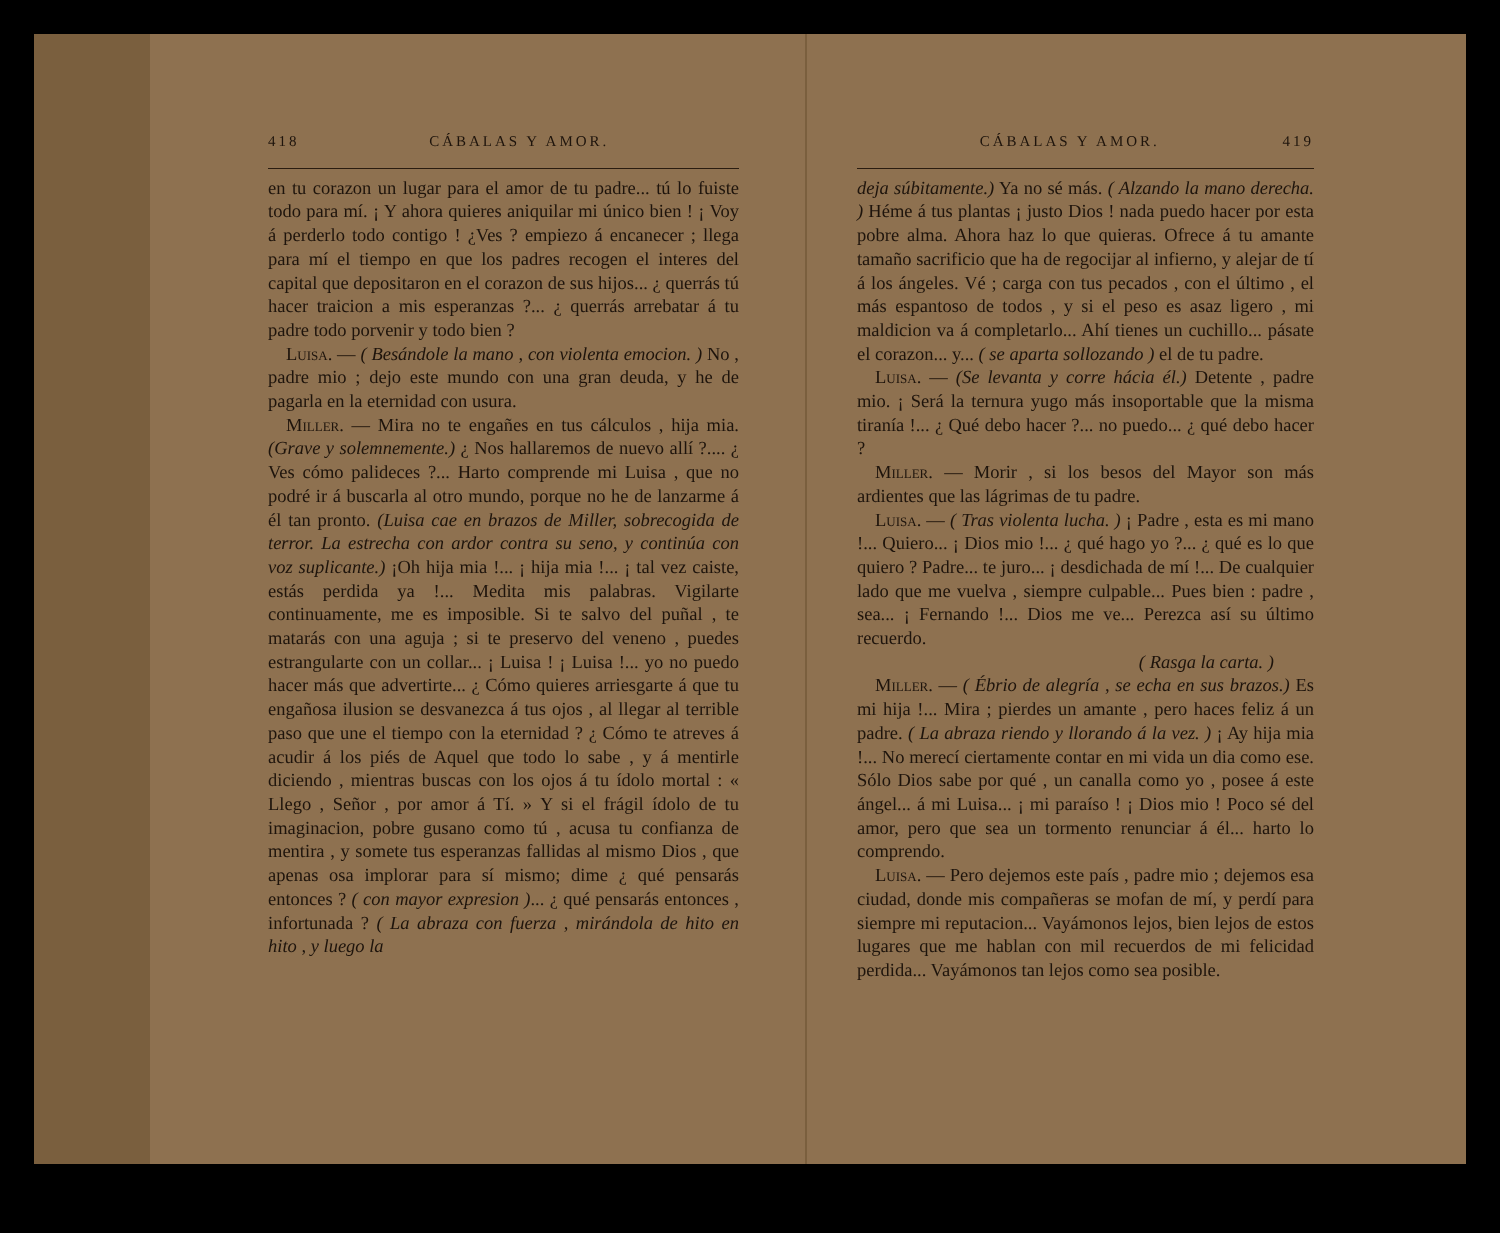418 CÁBALAS Y AMOR.
en tu corazon un lugar para el amor de tu padre... tú lo fuiste todo para mí. ¡ Y ahora quieres aniquilar mi único bien ! ¡ Voy á perderlo todo contigo ! ¿Ves ? empiezo á encanecer ; llega para mí el tiempo en que los padres recogen el interes del capital que depositaron en el corazon de sus hijos... ¿ querrás tú hacer traicion a mis esperanzas ?... ¿ querrás arrebatar á tu padre todo porvenir y todo bien ?
Luisa. — ( Besándole la mano , con violenta emocion. ) No , padre mio ; dejo este mundo con una gran deuda, y he de pagarla en la eternidad con usura.
Miller. — Mira no te engañes en tus cálculos , hija mia. (Grave y solemnemente.) ¿ Nos hallaremos de nuevo allí ?.... ¿ Ves cómo palideces ?... Harto comprende mi Luisa , que no podré ir á buscarla al otro mundo, porque no he de lanzarme á él tan pronto. (Luisa cae en brazos de Miller, sobrecogida de terror. La estrecha con ardor contra su seno, y continúa con voz suplicante.) ¡Oh hija mia !... ¡ hija mia !... ¡ tal vez caiste, estás perdida ya !... Medita mis palabras. Vigilarte continuamente, me es imposible. Si te salvo del puñal , te matarás con una aguja ; si te preservo del veneno , puedes estrangularte con un collar... ¡ Luisa ! ¡ Luisa !... yo no puedo hacer más que advertirte... ¿ Cómo quieres arriesgarte á que tu engañosa ilusion se desvanezca á tus ojos , al llegar al terrible paso que une el tiempo con la eternidad ? ¿ Cómo te atreves á acudir á los piés de Aquel que todo lo sabe , y á mentirle diciendo , mientras buscas con los ojos á tu ídolo mortal : « Llego , Señor , por amor á Tí. » Y si el frágil ídolo de tu imaginacion, pobre gusano como tú , acusa tu confianza de mentira , y somete tus esperanzas fallidas al mismo Dios , que apenas osa implorar para sí mismo; dime ¿ qué pensarás entonces ? ( con mayor expresion )... ¿ qué pensarás entonces , infortunada ? ( La abraza con fuerza , mirándola de hito en hito , y luego la
CÁBALAS Y AMOR. 419
deja súbitamente.) Ya no sé más. ( Alzando la mano derecha. ) Héme á tus plantas ¡ justo Dios ! nada puedo hacer por esta pobre alma. Ahora haz lo que quieras. Ofrece á tu amante tamaño sacrificio que ha de regocijar al infierno, y alejar de tí á los ángeles. Vé ; carga con tus pecados , con el último , el más espantoso de todos , y si el peso es asaz ligero , mi maldicion va á completarlo... Ahí tienes un cuchillo... pásate el corazon... y... ( se aparta sollozando ) el de tu padre.
Luisa. — (Se levanta y corre hácia él.) Detente , padre mio. ¡ Será la ternura yugo más insoportable que la misma tiranía !... ¿ Qué debo hacer ?... no puedo... ¿ qué debo hacer ?
Miller. — Morir , si los besos del Mayor son más ardientes que las lágrimas de tu padre.
Luisa. — ( Tras violenta lucha. ) ¡ Padre , esta es mi mano !... Quiero... ¡ Dios mio !... ¿ qué hago yo ?... ¿ qué es lo que quiero ? Padre... te juro... ¡ desdichada de mí !... De cualquier lado que me vuelva , siempre culpable... Pues bien : padre , sea... ¡ Fernando !... Dios me ve... Perezca así su último recuerdo.
( Rasga la carta. )
Miller. — ( Ébrio de alegría , se echa en sus brazos.) Es mi hija !... Mira ; pierdes un amante , pero haces feliz á un padre. ( La abraza riendo y llorando á la vez. ) ¡ Ay hija mia !... No merecí ciertamente contar en mi vida un dia como ese. Sólo Dios sabe por qué , un canalla como yo , posee á este ángel... á mi Luisa... ¡ mi paraíso ! ¡ Dios mio ! Poco sé del amor, pero que sea un tormento renunciar á él... harto lo comprendo.
Luisa. — Pero dejemos este país , padre mio ; dejemos esa ciudad, donde mis compañeras se mofan de mí, y perdí para siempre mi reputacion... Vayámonos lejos, bien lejos de estos lugares que me hablan con mil recuerdos de mi felicidad perdida... Vayámonos tan lejos como sea posible.